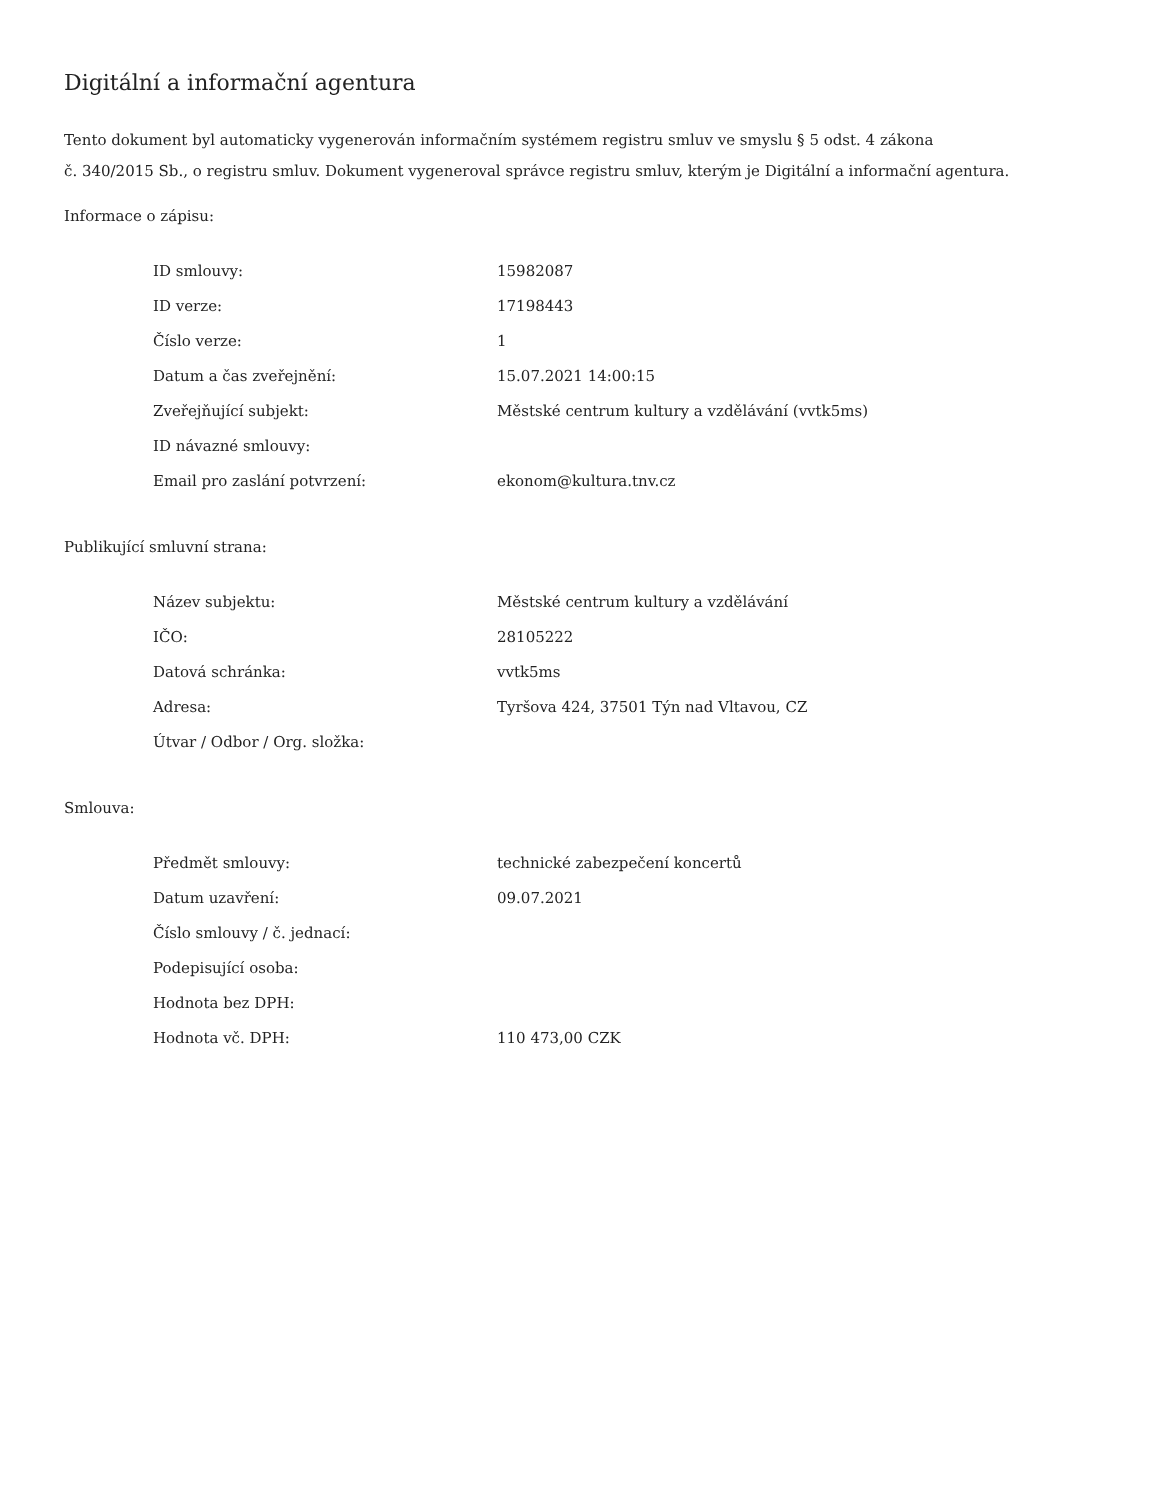Digitální a informační agentura
Tento dokument byl automaticky vygenerován informačním systémem registru smluv ve smyslu § 5 odst. 4 zákona
č. 340/2015 Sb., o registru smluv. Dokument vygeneroval správce registru smluv, kterým je Digitální a informační agentura.
Informace o zápisu:
| ID smlouvy: | 15982087 |
| ID verze: | 17198443 |
| Číslo verze: | 1 |
| Datum a čas zveřejnění: | 15.07.2021 14:00:15 |
| Zveřejňující subjekt: | Městské centrum kultury a vzdělávání (vvtk5ms) |
| ID návazné smlouvy: | |
| Email pro zaslání potvrzení: | ekonom@kultura.tnv.cz |
Publikující smluvní strana:
| Název subjektu: | Městské centrum kultury a vzdělávání |
| IČO: | 28105222 |
| Datová schránka: | vvtk5ms |
| Adresa: | Tyršova 424, 37501 Týn nad Vltavou, CZ |
| Útvar / Odbor / Org. složka: | |
Smlouva:
| Předmět smlouvy: | technické zabezpečení koncertů |
| Datum uzavření: | 09.07.2021 |
| Číslo smlouvy / č. jednací: | |
| Podepisující osoba: | |
| Hodnota bez DPH: | |
| Hodnota vč. DPH: | 110 473,00 CZK |